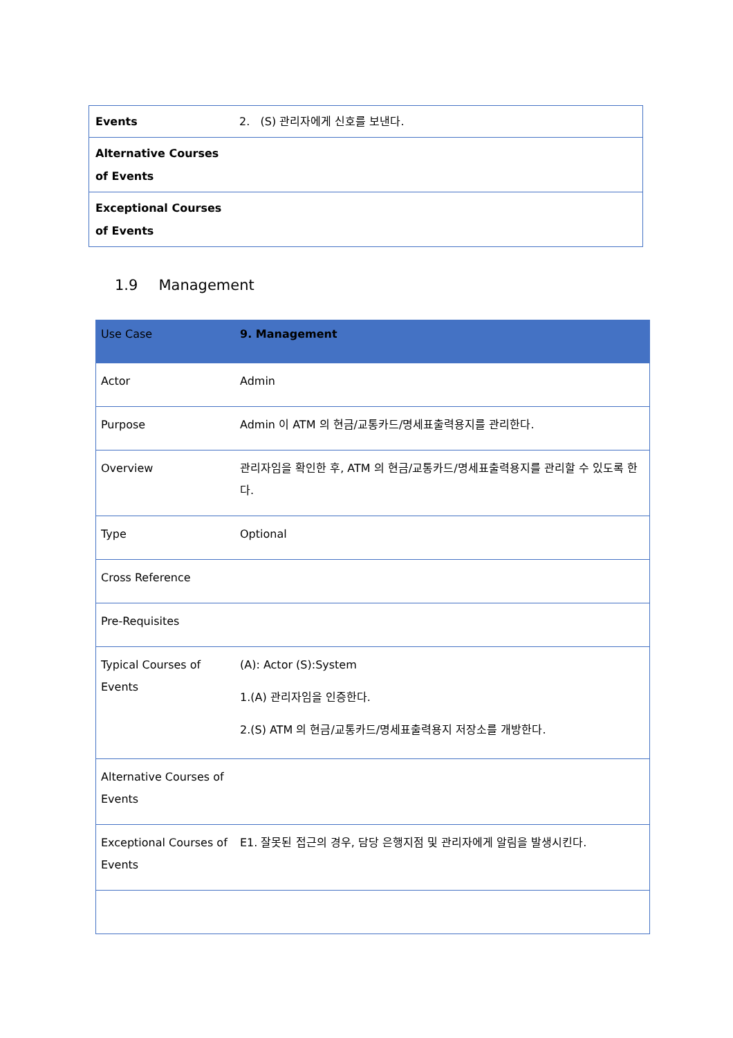| Events | 2. (S) 관리자에게 신호를 보낸다. |
| Alternative Courses of Events | |
| Exceptional Courses of Events | |
1.9 Management
| Use Case | 9. Management |
| --- | --- |
| Actor | Admin |
| Purpose | Admin 이 ATM 의 현금/교통카드/명세표출력용지를 관리한다. |
| Overview | 관리자임을 확인한 후, ATM 의 현금/교통카드/명세표출력용지를 관리할 수 있도록 한다. |
| Type | Optional |
| Cross Reference | |
| Pre-Requisites | |
| Typical Courses of Events | (A): Actor (S):System 1.(A) 관리자임을 인증한다. 2.(S) ATM 의 현금/교통카드/명세표출력용지 저장소를 개방한다. |
| Alternative Courses of Events | |
| Exceptional Courses of Events | E1. 잘못된 접근의 경우, 담당 은행지점 및 관리자에게 알림을 발생시킨다. |